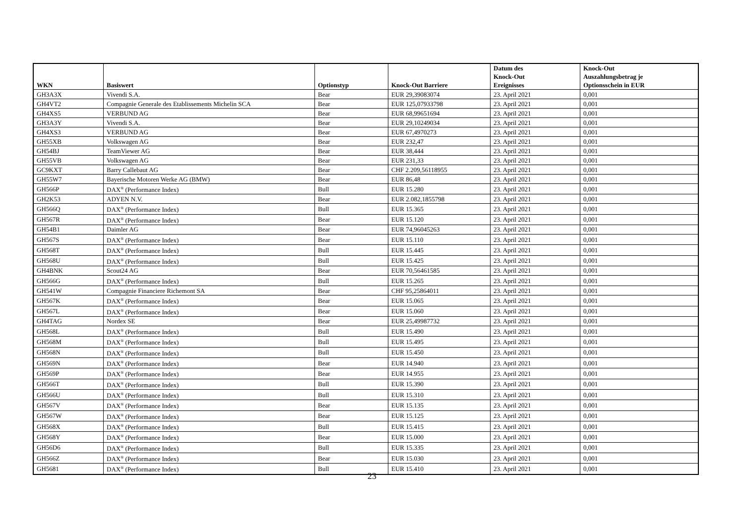| WKN | Basiswert | Optionstyp | Knock-Out Barriere | Datum des Knock-Out Ereignisses | Knock-Out Auszahlungsbetrag je Optionsschein in EUR |
| --- | --- | --- | --- | --- | --- |
| GH3A3X | Vivendi S.A. | Bear | EUR 29,39083074 | 23. April 2021 | 0,001 |
| GH4VT2 | Compagnie Generale des Etablissements Michelin SCA | Bear | EUR 125,07933798 | 23. April 2021 | 0,001 |
| GH4XS5 | VERBUND AG | Bear | EUR 68,99651694 | 23. April 2021 | 0,001 |
| GH3A3Y | Vivendi S.A. | Bear | EUR 29,10249034 | 23. April 2021 | 0,001 |
| GH4XS3 | VERBUND AG | Bear | EUR 67,4970273 | 23. April 2021 | 0,001 |
| GH55XB | Volkswagen AG | Bear | EUR 232,47 | 23. April 2021 | 0,001 |
| GH54BJ | TeamViewer AG | Bear | EUR 38,444 | 23. April 2021 | 0,001 |
| GH55VB | Volkswagen AG | Bear | EUR 231,33 | 23. April 2021 | 0,001 |
| GC9KXT | Barry Callebaut AG | Bear | CHF 2.209,56118955 | 23. April 2021 | 0,001 |
| GH55W7 | Bayerische Motoren Werke AG (BMW) | Bear | EUR 86,48 | 23. April 2021 | 0,001 |
| GH566P | DAX<sup>®</sup> (Performance Index) | Bull | EUR 15.280 | 23. April 2021 | 0,001 |
| GH2K53 | ADYEN N.V. | Bear | EUR 2.082,1855798 | 23. April 2021 | 0,001 |
| GH566Q | DAX<sup>®</sup> (Performance Index) | Bull | EUR 15.365 | 23. April 2021 | 0,001 |
| GH567R | DAX<sup>®</sup> (Performance Index) | Bear | EUR 15.120 | 23. April 2021 | 0,001 |
| GH54B1 | Daimler AG | Bear | EUR 74,96045263 | 23. April 2021 | 0,001 |
| GH567S | DAX<sup>®</sup> (Performance Index) | Bear | EUR 15.110 | 23. April 2021 | 0,001 |
| GH568T | DAX<sup>®</sup> (Performance Index) | Bull | EUR 15.445 | 23. April 2021 | 0,001 |
| GH568U | DAX<sup>®</sup> (Performance Index) | Bull | EUR 15.425 | 23. April 2021 | 0,001 |
| GH4BNK | Scout24 AG | Bear | EUR 70,56461585 | 23. April 2021 | 0,001 |
| GH566G | DAX<sup>®</sup> (Performance Index) | Bull | EUR 15.265 | 23. April 2021 | 0,001 |
| GH541W | Compagnie Financiere Richemont SA | Bear | CHF 95,25864011 | 23. April 2021 | 0,001 |
| GH567K | DAX<sup>®</sup> (Performance Index) | Bear | EUR 15.065 | 23. April 2021 | 0,001 |
| GH567L | DAX<sup>®</sup> (Performance Index) | Bear | EUR 15.060 | 23. April 2021 | 0,001 |
| GH4TAG | Nordex SE | Bear | EUR 25,49987732 | 23. April 2021 | 0,001 |
| GH568L | DAX<sup>®</sup> (Performance Index) | Bull | EUR 15.490 | 23. April 2021 | 0,001 |
| GH568M | DAX<sup>®</sup> (Performance Index) | Bull | EUR 15.495 | 23. April 2021 | 0,001 |
| GH568N | DAX<sup>®</sup> (Performance Index) | Bull | EUR 15.450 | 23. April 2021 | 0,001 |
| GH569N | DAX<sup>®</sup> (Performance Index) | Bear | EUR 14.940 | 23. April 2021 | 0,001 |
| GH569P | DAX<sup>®</sup> (Performance Index) | Bear | EUR 14.955 | 23. April 2021 | 0,001 |
| GH566T | DAX<sup>®</sup> (Performance Index) | Bull | EUR 15.390 | 23. April 2021 | 0,001 |
| GH566U | DAX<sup>®</sup> (Performance Index) | Bull | EUR 15.310 | 23. April 2021 | 0,001 |
| GH567V | DAX<sup>®</sup> (Performance Index) | Bear | EUR 15.135 | 23. April 2021 | 0,001 |
| GH567W | DAX<sup>®</sup> (Performance Index) | Bear | EUR 15.125 | 23. April 2021 | 0,001 |
| GH568X | DAX<sup>®</sup> (Performance Index) | Bull | EUR 15.415 | 23. April 2021 | 0,001 |
| GH568Y | DAX<sup>®</sup> (Performance Index) | Bear | EUR 15.000 | 23. April 2021 | 0,001 |
| GH56D6 | DAX<sup>®</sup> (Performance Index) | Bull | EUR 15.335 | 23. April 2021 | 0,001 |
| GH566Z | DAX<sup>®</sup> (Performance Index) | Bear | EUR 15.030 | 23. April 2021 | 0,001 |
| GH5681 | DAX<sup>®</sup> (Performance Index) | Bull | EUR 15.410 | 23. April 2021 | 0,001 |
23